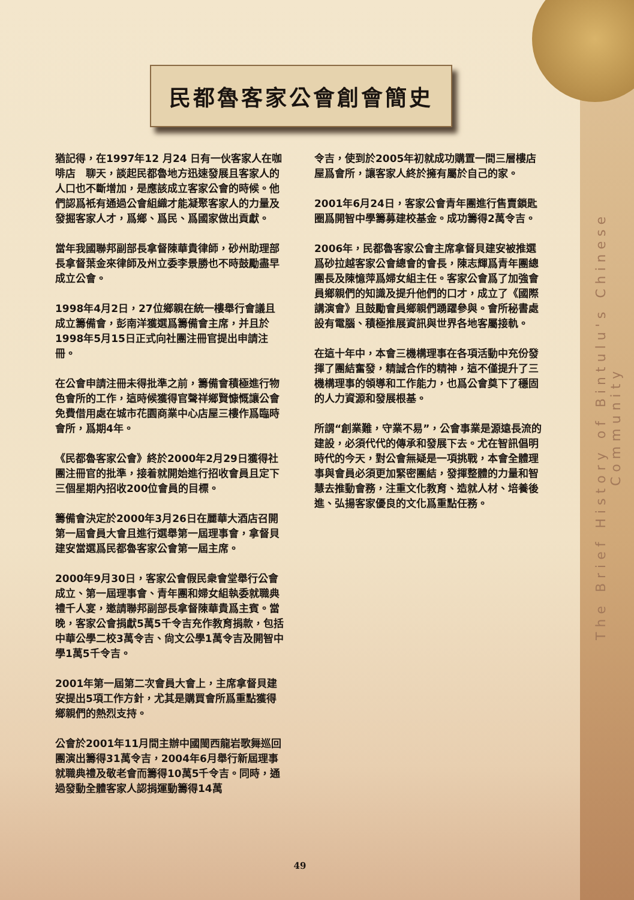民都魯客家公會創會簡史
猶記得，在1997年12 月24 日有一伙客家人在咖啡店　聊天，談起民都魯地方迅速發展且客家人的人口也不斷增加，是應該成立客家公會的時候。他們認爲衹有通過公會組織才能凝聚客家人的力量及發掘客家人才，爲鄉、爲民、爲國家做出貢獻。
當年我國聯邦副部長拿督陳華貴律師，砂州助理部長拿督葉金來律師及州立委李景勝也不時鼓勵盡早成立公會。
1998年4月2日，27位鄉親在統一樓舉行會議且成立籌備會，彭南洋獲選爲籌備會主席，并且於1998年5月15日正式向社團注冊官提出申請注冊。
在公會申請注冊未得批準之前，籌備會積極進行物色會所的工作，這時候獲得官聲祥鄉賢慷慨讓公會免費借用處在城市花園商業中心店屋三樓作爲臨時會所，爲期4年。
《民都魯客家公會》終於2000年2月29日獲得社團注冊官的批準，接着就開始進行招收會員且定下三個星期內招收200位會員的目標。
籌備會決定於2000年3月26日在麗華大酒店召開第一屆會員大會且進行選舉第一屆理事會，拿督貝建安當選爲民都魯客家公會第一屆主席。
2000年9月30日，客家公會假民衆會堂舉行公會成立、第一屆理事會、青年團和婦女組執委就職典禮千人宴，邀請聯邦副部長拿督陳華貴爲主賓。當晚，客家公會捐獻5萬5千令吉充作教育捐款，包括中華公學二校3萬令吉、尙文公學1萬令吉及開智中學1萬5千令吉。
2001年第一屆第二次會員大會上，主席拿督貝建安提出5項工作方針，尤其是購買會所爲重點獲得鄉親們的熱烈支持。
公會於2001年11月間主辦中國閩西龍岩歌舞巡回團演出籌得31萬令吉，2004年6月舉行新屆理事就職典禮及敬老會而籌得10萬5千令吉。同時，通過發動全體客家人認捐運動籌得14萬
令吉，使到於2005年初就成功購置一間三層樓店屋爲會所，讓客家人終於擁有屬於自己的家。
2001年6月24日，客家公會青年團進行售賣鎖匙圈爲開智中學籌募建校基金。成功籌得2萬令吉。
2006年，民都魯客家公會主席拿督貝建安被推選爲砂拉越客家公會總會的會長，陳志輝爲青年團總團長及陳憶萍爲婦女組主任。客家公會爲了加強會員鄉親們的知識及提升他們的口才，成立了《國際講演會》且鼓勵會員鄉親們踴躍參與。會所秘書處設有電腦、積極推展資訊與世界各地客屬接軌。
在這十年中，本會三機構理事在各項活動中充份發揮了團結奮發，精誠合作的精神，這不僅提升了三機構理事的領導和工作能力，也爲公會奠下了穩固的人力資源和發展根基。
所謂“創業難，守業不易”，公會事業是源遠長流的建設，必須代代的傳承和發展下去。尤在智訊倡明時代的今天，對公會無疑是一項挑戰，本會全體理事與會員必須更加緊密團結，發揮整體的力量和智慧去推動會務，注重文化教育、造就人材、培養後進、弘揚客家優良的文化爲重點任務。
The Brief History of Bintulu's Chinese Community
49